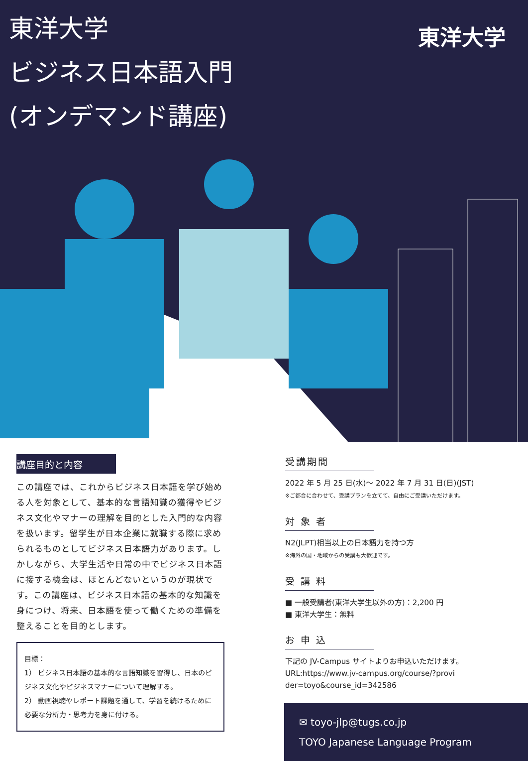東洋大学
ビジネス日本語入門
(オンデマンド講座)
東洋大学
講座目的と内容
この講座では、これからビジネス日本語を学び始める人を対象として、基本的な言語知識の獲得やビジネス文化やマナーの理解を目的とした入門的な内容を扱います。留学生が日本企業に就職する際に求められるものとしてビジネス日本語力があります。しかしながら、大学生活や日常の中でビジネス日本語に接する機会は、ほとんどないというのが現状です。この講座は、ビジネス日本語の基本的な知識を身につけ、将来、日本語を使って働くための準備を整えることを目的とします。
目標：
1） ビジネス日本語の基本的な言語知識を習得し、日本のビジネス文化やビジネスマナーについて理解する。
2） 動画視聴やレポート課題を通して、学習を続けるために必要な分析力・思考力を身に付ける。
受講期間
2022 年 5 月 25 日(水)～ 2022 年 7 月 31 日(日)(JST)
※ご都合に合わせて、受講プランを立てて、自由にご受講いただけます。
対 象 者
N2(JLPT)相当以上の日本語力を持つ方
※海外の国・地域からの受講も大歓迎です。
受 講 料
■ 一般受講者(東洋大学生以外の方)：2,200 円
■ 東洋大学生：無料
お 申 込
下記の JV-Campus サイトよりお申込いただけます。
URL:https://www.jv-campus.org/course/?provi
der=toyo&course_id=342586
✉ toyo-jlp@tugs.co.jp
TOYO Japanese Language Program